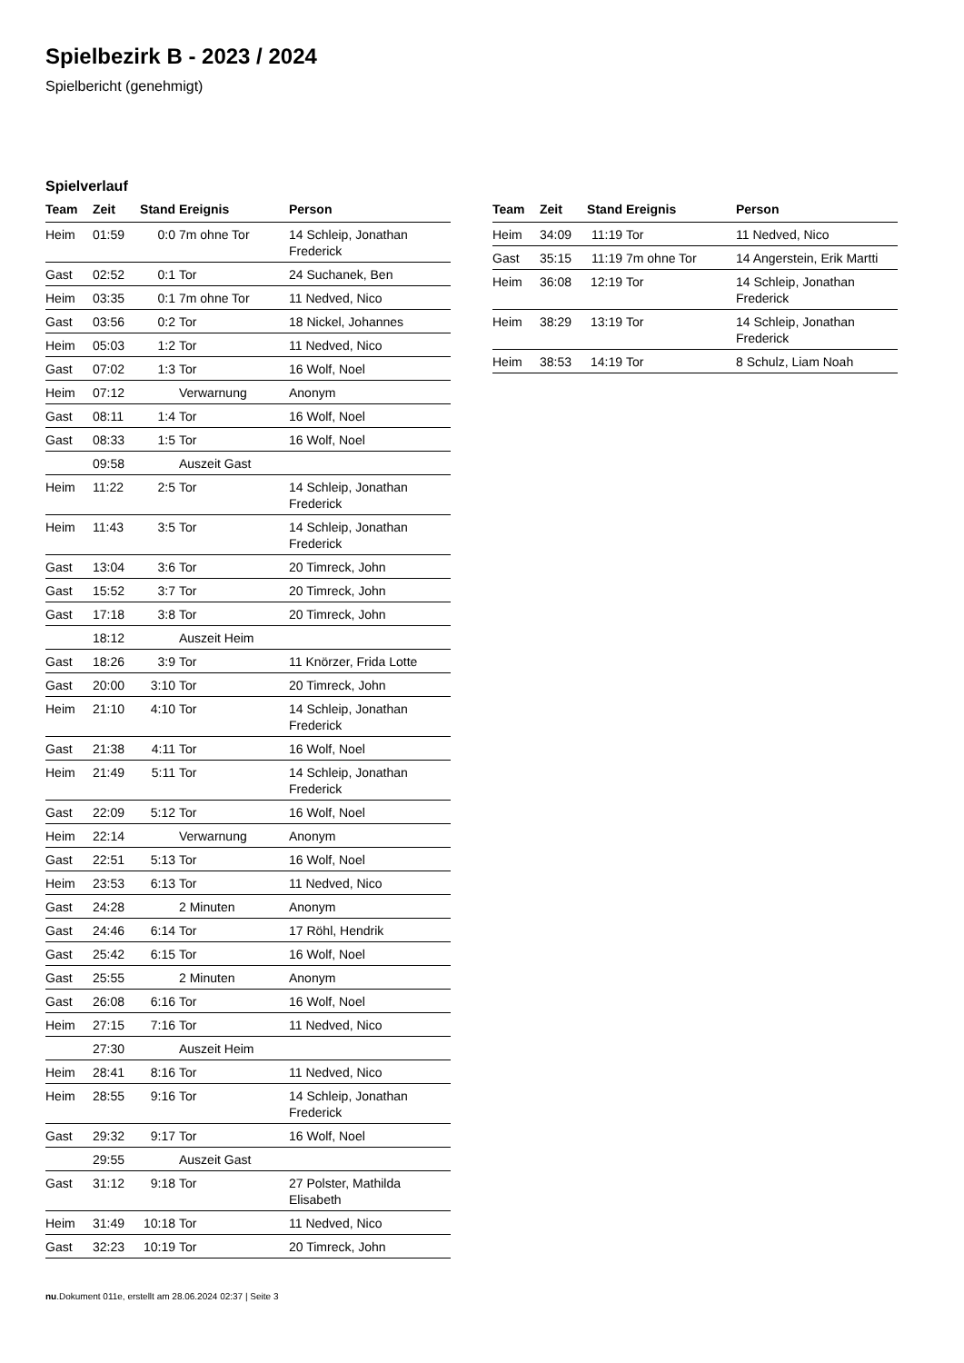Spielbezirk B - 2023 / 2024
Spielbericht (genehmigt)
Spielverlauf
| Team | Zeit | Stand | Ereignis | Person |
| --- | --- | --- | --- | --- |
| Heim | 01:59 | 0:0 | 7m ohne Tor | 14 Schleip, Jonathan Frederick |
| Gast | 02:52 | 0:1 | Tor | 24 Suchanek, Ben |
| Heim | 03:35 | 0:1 | 7m ohne Tor | 11 Nedved, Nico |
| Gast | 03:56 | 0:2 | Tor | 18 Nickel, Johannes |
| Heim | 05:03 | 1:2 | Tor | 11 Nedved, Nico |
| Gast | 07:02 | 1:3 | Tor | 16 Wolf, Noel |
| Heim | 07:12 | | Verwarnung | Anonym |
| Gast | 08:11 | 1:4 | Tor | 16 Wolf, Noel |
| Gast | 08:33 | 1:5 | Tor | 16 Wolf, Noel |
| | 09:58 | | Auszeit Gast | |
| Heim | 11:22 | 2:5 | Tor | 14 Schleip, Jonathan Frederick |
| Heim | 11:43 | 3:5 | Tor | 14 Schleip, Jonathan Frederick |
| Gast | 13:04 | 3:6 | Tor | 20 Timreck, John |
| Gast | 15:52 | 3:7 | Tor | 20 Timreck, John |
| Gast | 17:18 | 3:8 | Tor | 20 Timreck, John |
| | 18:12 | | Auszeit Heim | |
| Gast | 18:26 | 3:9 | Tor | 11 Knörzer, Frida Lotte |
| Gast | 20:00 | 3:10 | Tor | 20 Timreck, John |
| Heim | 21:10 | 4:10 | Tor | 14 Schleip, Jonathan Frederick |
| Gast | 21:38 | 4:11 | Tor | 16 Wolf, Noel |
| Heim | 21:49 | 5:11 | Tor | 14 Schleip, Jonathan Frederick |
| Gast | 22:09 | 5:12 | Tor | 16 Wolf, Noel |
| Heim | 22:14 | | Verwarnung | Anonym |
| Gast | 22:51 | 5:13 | Tor | 16 Wolf, Noel |
| Heim | 23:53 | 6:13 | Tor | 11 Nedved, Nico |
| Gast | 24:28 | | 2 Minuten | Anonym |
| Gast | 24:46 | 6:14 | Tor | 17 Röhl, Hendrik |
| Gast | 25:42 | 6:15 | Tor | 16 Wolf, Noel |
| Gast | 25:55 | | 2 Minuten | Anonym |
| Gast | 26:08 | 6:16 | Tor | 16 Wolf, Noel |
| Heim | 27:15 | 7:16 | Tor | 11 Nedved, Nico |
| | 27:30 | | Auszeit Heim | |
| Heim | 28:41 | 8:16 | Tor | 11 Nedved, Nico |
| Heim | 28:55 | 9:16 | Tor | 14 Schleip, Jonathan Frederick |
| Gast | 29:32 | 9:17 | Tor | 16 Wolf, Noel |
| | 29:55 | | Auszeit Gast | |
| Gast | 31:12 | 9:18 | Tor | 27 Polster, Mathilda Elisabeth |
| Heim | 31:49 | 10:18 | Tor | 11 Nedved, Nico |
| Gast | 32:23 | 10:19 | Tor | 20 Timreck, John |
| Team | Zeit | Stand | Ereignis | Person |
| --- | --- | --- | --- | --- |
| Heim | 34:09 | 11:19 | Tor | 11 Nedved, Nico |
| Gast | 35:15 | 11:19 | 7m ohne Tor | 14 Angerstein, Erik Martti |
| Heim | 36:08 | 12:19 | Tor | 14 Schleip, Jonathan Frederick |
| Heim | 38:29 | 13:19 | Tor | 14 Schleip, Jonathan Frederick |
| Heim | 38:53 | 14:19 | Tor | 8 Schulz, Liam Noah |
nu.Dokument 011e, erstellt am 28.06.2024 02:37 | Seite 3